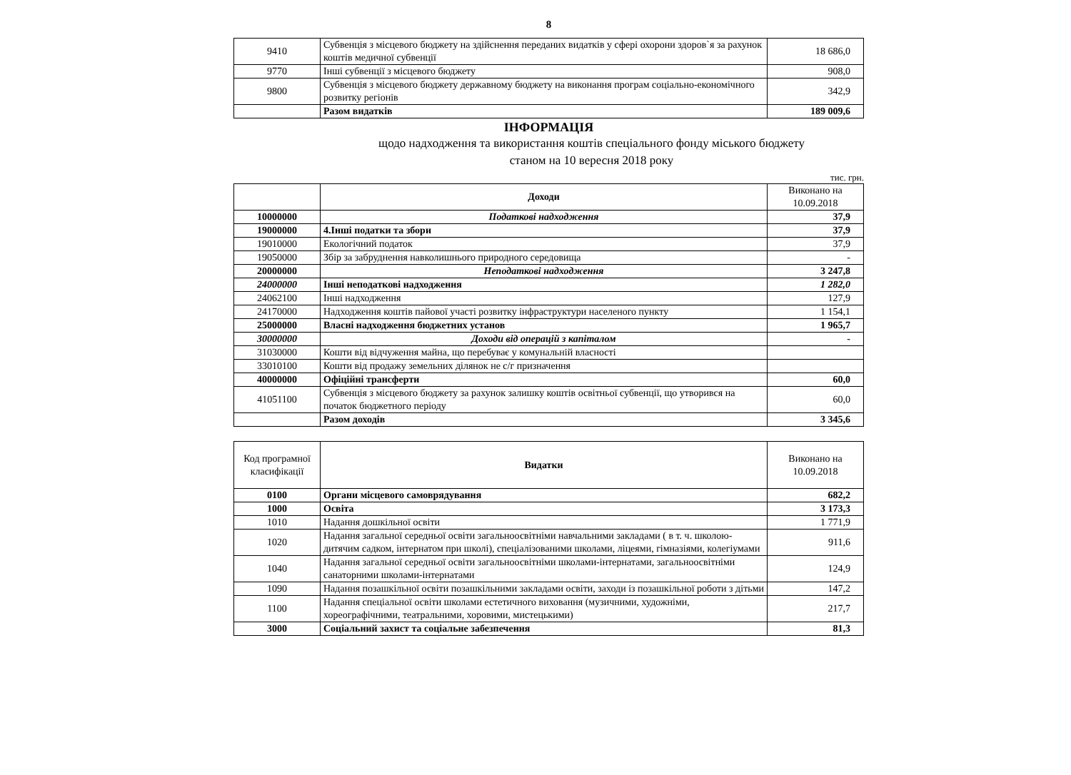8
| 9410 | Субвенція з місцевого бюджету на здійснення переданих видатків у сфері охорони здоров`я за рахунок коштів медичної субвенції | 18 686,0 |
| 9770 | Інші субвенції з місцевого бюджету | 908,0 |
| 9800 | Субвенція з місцевого бюджету державному бюджету на виконання програм соціально-економічного розвитку регіонів | 342,9 |
| | Разом видатків | 189 009,6 |
ІНФОРМАЦІЯ
щодо надходження та використання коштів спеціального фонду міського бюджету
станом на 10 вересня 2018 року
тис. грн.
| | Доходи | Виконано на 10.09.2018 |
| 10000000 | Податкові надходження | 37,9 |
| 19000000 | 4.Інші податки та збори | 37,9 |
| 19010000 | Екологічний податок | 37,9 |
| 19050000 | Збір за забруднення навколишнього природного середовища | - |
| 20000000 | Неподаткові надходження | 3 247,8 |
| 24000000 | Інші неподаткові надходження | 1 282,0 |
| 24062100 | Інші надходження | 127,9 |
| 24170000 | Надходження коштів пайової участі розвитку інфраструктури населеного пункту | 1 154,1 |
| 25000000 | Власні надходження бюджетних установ | 1 965,7 |
| 30000000 | Доходи від операцій з капіталом | - |
| 31030000 | Кошти від відчуження майна, що перебуває у комунальній власності | |
| 33010100 | Кошти від продажу земельних ділянок не с/г призначення | |
| 40000000 | Офіційні трансферти | 60,0 |
| 41051100 | Субвенція з місцевого бюджету за рахунок залишку коштів освітньої субвенції, що утворився на початок бюджетного періоду | 60,0 |
| | Разом доходів | 3 345,6 |
| Код програмної класифікації | Видатки | Виконано на 10.09.2018 |
| 0100 | Органи місцевого самоврядування | 682,2 |
| 1000 | Освіта | 3 173,3 |
| 1010 | Надання дошкільної освіти | 1 771,9 |
| 1020 | Надання загальної середньої освіти загальноосвітніми навчальними закладами ( в т. ч. школою-дитячим садком, інтернатом при школі), спеціалізованими школами, ліцеями, гімназіями, колегіумами | 911,6 |
| 1040 | Надання загальної середньої освіти загальноосвітніми школами-інтернатами, загальноосвітніми санаторними школами-інтернатами | 124,9 |
| 1090 | Надання позашкільної освіти позашкільними закладами освіти, заходи із позашкільної роботи з дітьми | 147,2 |
| 1100 | Надання спеціальної освіти школами естетичного виховання (музичними, художніми, хореографічними, театральними, хоровими, мистецькими) | 217,7 |
| 3000 | Соціальний захист та соціальне забезпечення | 81,3 |